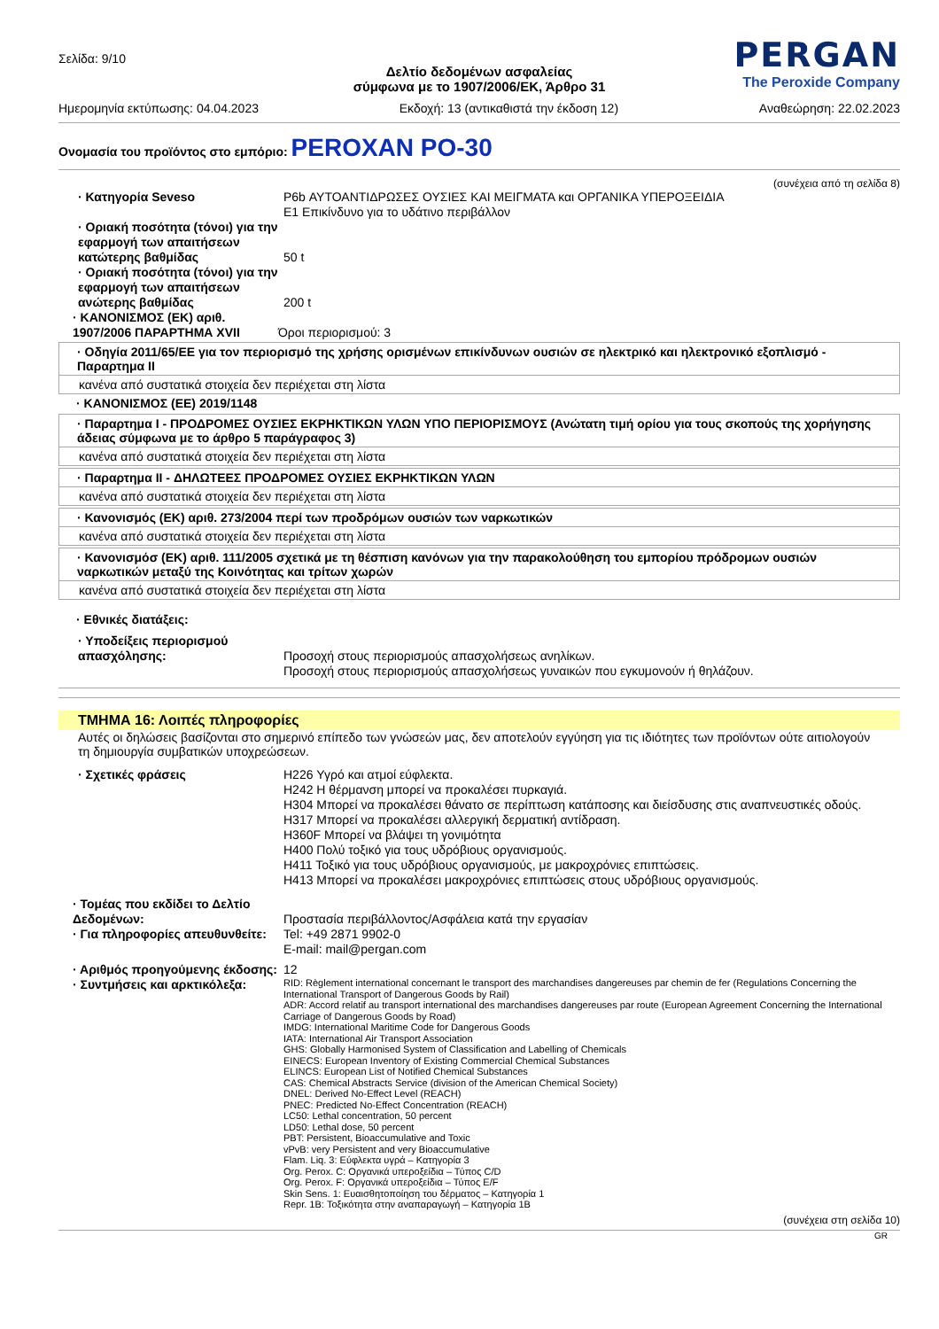Σελίδα: 9/10
PERGAN
The Peroxide Company
Δελτίο δεδομένων ασφαλείας
σύμφωνα με το 1907/2006/ΕΚ, Άρθρο 31
Ημερομηνία εκτύπωσης: 04.04.2023 Εκδοχή: 13 (αντικαθιστά την έκδοση 12) Αναθεώρηση: 22.02.2023
Ονομασία του προϊόντος στο εμπόριο: PEROXAN PO-30
(συνέχεια από τη σελίδα 8)
· Κατηγορία Seveso P6b ΑΥΤΟΑΝΤΙΔΡΩΣΕΣ ΟΥΣΙΕΣ ΚΑΙ ΜΕΙΓΜΑΤΑ και ΟΡΓΑΝΙΚΑ ΥΠΕΡΟΞΕΙΔΙΑ
E1 Επικίνδυνο για το υδάτινο περιβάλλον
· Οριακή ποσότητα (τόνοι) για την εφαρμογή των απαιτήσεων κατώτερης βαθμίδας
50 t
· Οριακή ποσότητα (τόνοι) για την εφαρμογή των απαιτήσεων ανώτερης βαθμίδας
200 t
· ΚΑΝΟΝΙΣΜΟΣ (ΕΚ) αριθ. 1907/2006 ΠΑΡΑΡΤΗΜΑ XVII
Όροι περιορισμού: 3
· Οδηγία 2011/65/ΕΕ για τον περιορισμό της χρήσης ορισμένων επικίνδυνων ουσιών σε ηλεκτρικό και ηλεκτρονικό εξοπλισμό - Παραρτημα II
κανένα από συστατικά στοιχεία δεν περιέχεται στη λίστα
· ΚΑΝΟΝΙΣΜΟΣ (ΕΕ) 2019/1148
· Παραρτημα I - ΠΡΟΔΡΟΜΕΣ ΟΥΣΙΕΣ ΕΚΡΗΚΤΙΚΩΝ ΥΛΩΝ ΥΠΟ ΠΕΡΙΟΡΙΣΜΟΥΣ (Ανώτατη τιμή ορίου για τους σκοπούς της χορήγησης άδειας σύμφωνα με το άρθρο 5 παράγραφος 3)
κανένα από συστατικά στοιχεία δεν περιέχεται στη λίστα
· Παραρτημα II - ΔΗΛΩΤΕΕΣ ΠΡΟΔΡΟΜΕΣ ΟΥΣΙΕΣ ΕΚΡΗΚΤΙΚΩΝ ΥΛΩΝ
κανένα από συστατικά στοιχεία δεν περιέχεται στη λίστα
· Κανονισμός (ΕΚ) αριθ. 273/2004 περί των προδρόμων ουσιών των ναρκωτικών
κανένα από συστατικά στοιχεία δεν περιέχεται στη λίστα
· Κανονισμόσ (ΕΚ) αριθ. 111/2005 σχετικά με τη θέσπιση κανόνων για την παρακολούθηση του εμπορίου πρόδρομων ουσιών ναρκωτικών μεταξύ της Κοινότητας και τρίτων χωρών
κανένα από συστατικά στοιχεία δεν περιέχεται στη λίστα
· Εθνικές διατάξεις:
· Υποδείξεις περιορισμού απασχόλησης:
Προσοχή στους περιορισμούς απασχολήσεως ανηλίκων.
Προσοχή στους περιορισμούς απασχολήσεως γυναικών που εγκυμονούν ή θηλάζουν.
ΤΜΗΜΑ 16: Λοιπές πληροφορίες
Αυτές οι δηλώσεις βασίζονται στο σημερινό επίπεδο των γνώσεών μας, δεν αποτελούν εγγύηση για τις ιδιότητες των προϊόντων ούτε αιτιολογούν τη δημιουργία συμβατικών υποχρεώσεων.
· Σχετικές φράσεις H226 Υγρό και ατμοί εύφλεκτα.
H242 Η θέρμανση μπορεί να προκαλέσει πυρκαγιά.
H304 Μπορεί να προκαλέσει θάνατο σε περίπτωση κατάποσης και διείσδυσης στις αναπνευστικές οδούς.
H317 Μπορεί να προκαλέσει αλλεργική δερματική αντίδραση.
H360F Μπορεί να βλάψει τη γονιμότητα
H400 Πολύ τοξικό για τους υδρόβιους οργανισμούς.
H411 Τοξικό για τους υδρόβιους οργανισμούς, με μακροχρόνιες επιπτώσεις.
H413 Μπορεί να προκαλέσει μακροχρόνιες επιπτώσεις στους υδρόβιους οργανισμούς.
· Τομέας που εκδίδει το Δελτίο Δεδομένων:
Προστασία περιβάλλοντος/Ασφάλεια κατά την εργασίαν
· Για πληροφορίες απευθυνθείτε:
Tel: +49 2871 9902-0
E-mail: mail@pergan.com
· Αριθμός προηγούμενης έκδοσης:
12
· Συντμήσεις και αρκτικόλεξα:
RID: Règlement international concernant le transport des marchandises dangereuses par chemin de fer (Regulations Concerning the International Transport of Dangerous Goods by Rail)
ADR: Accord relatif au transport international des marchandises dangereuses par route (European Agreement Concerning the International Carriage of Dangerous Goods by Road)
IMDG: International Maritime Code for Dangerous Goods
IATA: International Air Transport Association
GHS: Globally Harmonised System of Classification and Labelling of Chemicals
EINECS: European Inventory of Existing Commercial Chemical Substances
ELINCS: European List of Notified Chemical Substances
CAS: Chemical Abstracts Service (division of the American Chemical Society)
DNEL: Derived No-Effect Level (REACH)
PNEC: Predicted No-Effect Concentration (REACH)
LC50: Lethal concentration, 50 percent
LD50: Lethal dose, 50 percent
PBT: Persistent, Bioaccumulative and Toxic
vPvB: very Persistent and very Bioaccumulative
Flam. Liq. 3: Εύφλεκτα υγρά – Κατηγορία 3
Org. Perox. C: Οργανικά υπεροξείδια – Τύπος C/D
Org. Perox. F: Οργανικά υπεροξείδια – Τύπος E/F
Skin Sens. 1: Ευαισθητοποίηση του δέρματος – Κατηγορία 1
Repr. 1B: Τοξικότητα στην αναπαραγωγή – Κατηγορία 1B
(συνέχεια στη σελίδα 10)
GR